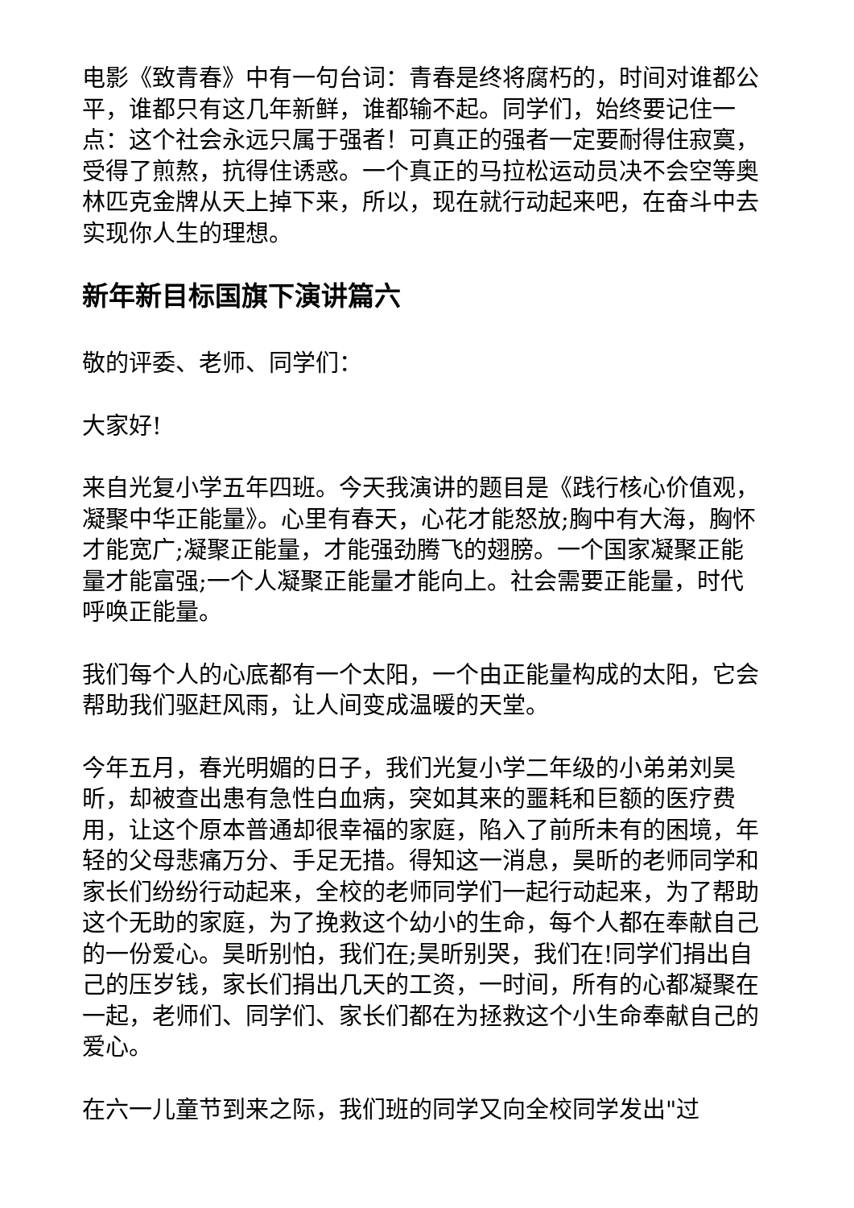电影《致青春》中有一句台词：青春是终将腐朽的，时间对谁都公平，谁都只有这几年新鲜，谁都输不起。同学们，始终要记住一点：这个社会永远只属于强者！可真正的强者一定要耐得住寂寞，受得了煎熬，抗得住诱惑。一个真正的马拉松运动员决不会空等奥林匹克金牌从天上掉下来，所以，现在就行动起来吧，在奋斗中去实现你人生的理想。
新年新目标国旗下演讲篇六
敬的评委、老师、同学们：
大家好!
来自光复小学五年四班。今天我演讲的题目是《践行核心价值观，凝聚中华正能量》。心里有春天，心花才能怒放;胸中有大海，胸怀才能宽广;凝聚正能量，才能强劲腾飞的翅膀。一个国家凝聚正能量才能富强;一个人凝聚正能量才能向上。社会需要正能量，时代呼唤正能量。
我们每个人的心底都有一个太阳，一个由正能量构成的太阳，它会帮助我们驱赶风雨，让人间变成温暖的天堂。
今年五月，春光明媚的日子，我们光复小学二年级的小弟弟刘昊昕，却被查出患有急性白血病，突如其来的噩耗和巨额的医疗费用，让这个原本普通却很幸福的家庭，陷入了前所未有的困境，年轻的父母悲痛万分、手足无措。得知这一消息，昊昕的老师同学和家长们纷纷行动起来，全校的老师同学们一起行动起来，为了帮助这个无助的家庭，为了挽救这个幼小的生命，每个人都在奉献自己的一份爱心。昊昕别怕，我们在;昊昕别哭，我们在!同学们捐出自己的压岁钱，家长们捐出几天的工资，一时间，所有的心都凝聚在一起，老师们、同学们、家长们都在为拯救这个小生命奉献自己的爱心。
在六一儿童节到来之际，我们班的同学又向全校同学发出"过